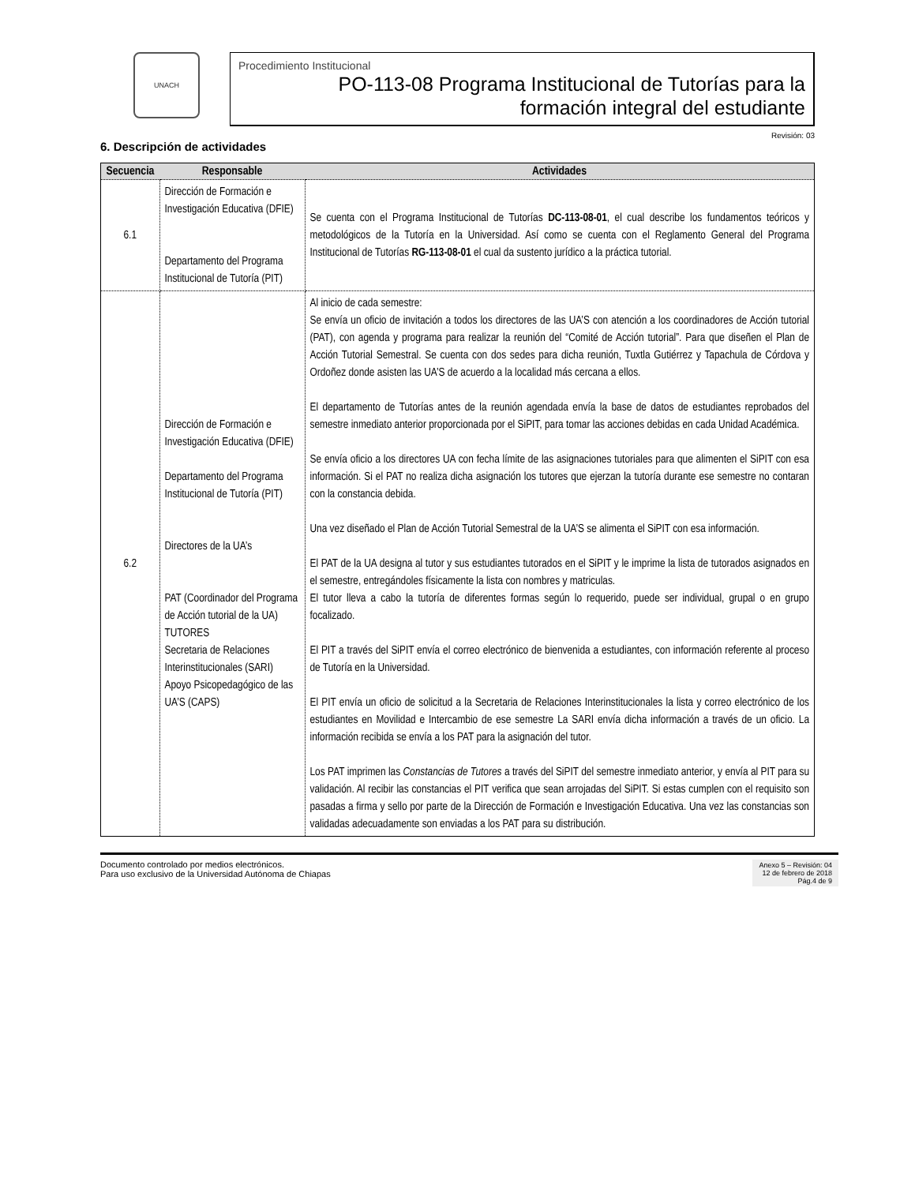UNACH
Procedimiento Institucional
PO-113-08 Programa Institucional de Tutorías para la
formación integral del estudiante
Revisión: 03
6. Descripción de actividades
| Secuencia | Responsable | Actividades |
| --- | --- | --- |
| 6.1 | Dirección de Formación e Investigación Educativa (DFIE) Departamento del Programa Institucional de Tutoría (PIT) | Se cuenta con el Programa Institucional de Tutorías DC-113-08-01 , el cual describe los fundamentos teóricos y metodológicos de la Tutoría en la Universidad. Así como se cuenta con el Reglamento General del Programa Institucional de Tutorías RG-113-08-01 el cual da sustento jurídico a la práctica tutorial. |
| 6.2 | Dirección de Formación e Investigación Educativa (DFIE) Departamento del Programa Institucional de Tutoría (PIT) Directores de la UA’s PAT (Coordinador del Programa de Acción tutorial de la UA) TUTORES Secretaria de Relaciones Interinstitucionales (SARI) Apoyo Psicopedagógico de las UA’S (CAPS) | Al inicio de cada semestre: Se envía un oficio de invitación a todos los directores de las UA’S con atención a los coordinadores de Acción tutorial (PAT), con agenda y programa para realizar la reunión del “Comité de Acción tutorial”. Para que diseñen el Plan de Acción Tutorial Semestral. Se cuenta con dos sedes para dicha reunión, Tuxtla Gutiérrez y Tapachula de Córdova y Ordoñez donde asisten las UA’S de acuerdo a la localidad más cercana a ellos. El departamento de Tutorías antes de la reunión agendada envía la base de datos de estudiantes reprobados del semestre inmediato anterior proporcionada por el SiPIT, para tomar las acciones debidas en cada Unidad Académica. Se envía oficio a los directores UA con fecha límite de las asignaciones tutoriales para que alimenten el SiPIT con esa información. Si el PAT no realiza dicha asignación los tutores que ejerzan la tutoría durante ese semestre no contaran con la constancia debida. Una vez diseñado el Plan de Acción Tutorial Semestral de la UA’S se alimenta el SiPIT con esa información. El PAT de la UA designa al tutor y sus estudiantes tutorados en el SiPIT y le imprime la lista de tutorados asignados en el semestre, entregándoles físicamente la lista con nombres y matriculas. El tutor lleva a cabo la tutoría de diferentes formas según lo requerido, puede ser individual, grupal o en grupo focalizado. El PIT a través del SiPIT envía el correo electrónico de bienvenida a estudiantes, con información referente al proceso de Tutoría en la Universidad. El PIT envía un oficio de solicitud a la Secretaria de Relaciones Interinstitucionales la lista y correo electrónico de los estudiantes en Movilidad e Intercambio de ese semestre La SARI envía dicha información a través de un oficio. La información recibida se envía a los PAT para la asignación del tutor. Los PAT imprimen las Constancias de Tutores a través del SiPIT del semestre inmediato anterior, y envía al PIT para su validación. Al recibir las constancias el PIT verifica que sean arrojadas del SiPIT. Si estas cumplen con el requisito son pasadas a firma y sello por parte de la Dirección de Formación e Investigación Educativa. Una vez las constancias son validadas adecuadamente son enviadas a los PAT para su distribución. |
Documento controlado por medios electrónicos.
Para uso exclusivo de la Universidad Autónoma de Chiapas
Anexo 5 – Revisión: 04
12 de febrero de 2018
Pág.4 de 9